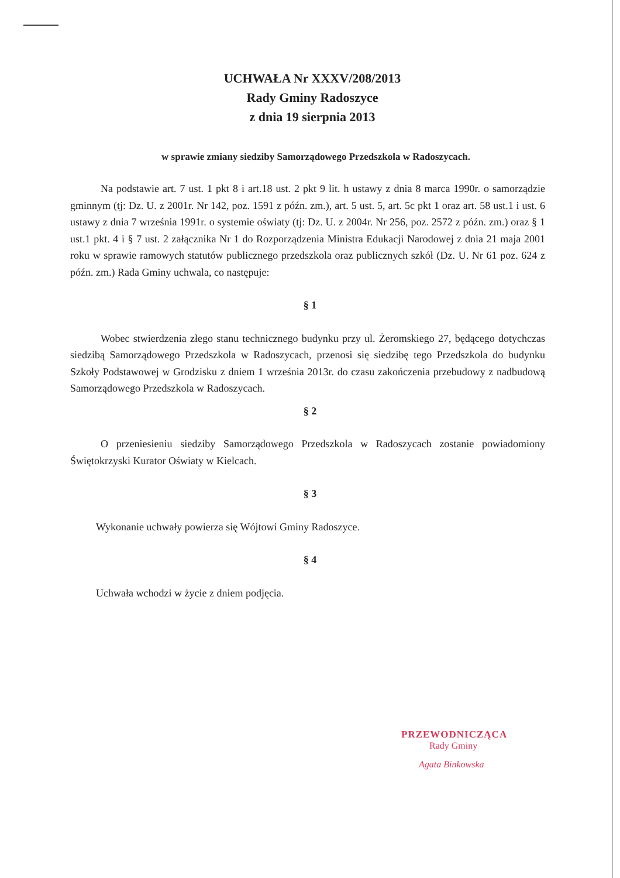UCHWAŁA Nr XXXV/208/2013
Rady Gminy Radoszyce
z dnia 19 sierpnia 2013
w sprawie zmiany siedziby Samorządowego Przedszkola w Radoszycach.
Na podstawie art. 7 ust. 1 pkt 8 i art.18 ust. 2 pkt 9 lit. h ustawy z dnia 8 marca 1990r. o samorządzie gminnym (tj: Dz. U. z 2001r. Nr 142, poz. 1591 z późn. zm.), art. 5 ust. 5, art. 5c pkt 1 oraz art. 58 ust.1 i ust. 6 ustawy z dnia 7 września 1991r. o systemie oświaty (tj: Dz. U. z 2004r. Nr 256, poz. 2572 z późn. zm.) oraz § 1 ust.1 pkt. 4 i § 7 ust. 2 załącznika Nr 1 do Rozporządzenia Ministra Edukacji Narodowej z dnia 21 maja 2001 roku w sprawie ramowych statutów publicznego przedszkola oraz publicznych szkół (Dz. U. Nr 61 poz. 624 z późn. zm.) Rada Gminy uchwala, co następuje:
§ 1
Wobec stwierdzenia złego stanu technicznego budynku przy ul. Żeromskiego 27, będącego dotychczas siedzibą Samorządowego Przedszkola w Radoszycach, przenosi się siedzibę tego Przedszkola do budynku Szkoły Podstawowej w Grodzisku z dniem 1 września 2013r. do czasu zakończenia przebudowy z nadbudową Samorządowego Przedszkola w Radoszycach.
§ 2
O przeniesieniu siedziby Samorządowego Przedszkola w Radoszycach zostanie powiadomiony Świętokrzyski Kurator Oświaty w Kielcach.
§ 3
Wykonanie uchwały powierza się Wójtowi Gminy Radoszyce.
§ 4
Uchwała wchodzi w życie z dniem podjęcia.
PRZEWODNICZĄCA
Rady Gminy
Agata Binkowska